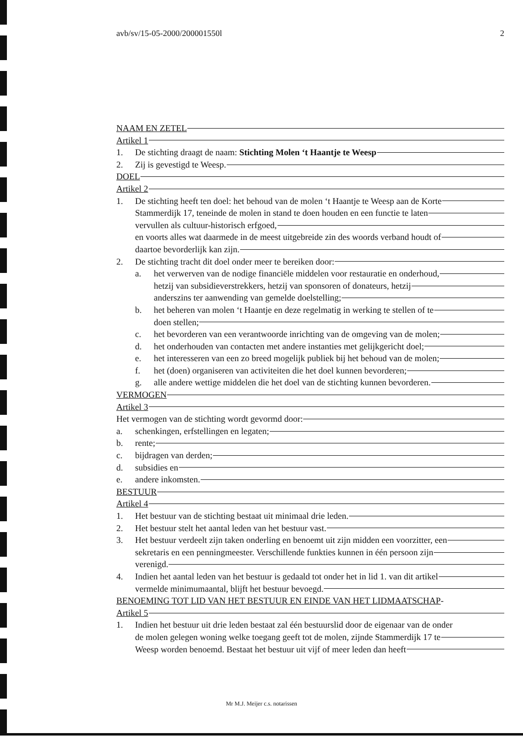avb/sv/15-05-2000/200001550l 2
NAAM EN ZETEL
Artikel 1
1. De stichting draagt de naam: Stichting Molen ‘t Haantje te Weesp
2. Zij is gevestigd te Weesp.
DOEL
Artikel 2
1. De stichting heeft ten doel: het behoud van de molen ‘t Haantje te Weesp aan de Korte
Stammerdijk 17, teneinde de molen in stand te doen houden en een functie te laten
vervullen als cultuur-historisch erfgoed,
en voorts alles wat daarmede in de meest uitgebreide zin des woords verband houdt of
daartoe bevorderlijk kan zijn.
2. De stichting tracht dit doel onder meer te bereiken door:
a. het verwerven van de nodige financiële middelen voor restauratie en onderhoud,
hetzij van subsidieverstrekkers, hetzij van sponsoren of donateurs, hetzij
anderszins ter aanwending van gemelde doelstelling;
b. het beheren van molen ‘t Haantje en deze regelmatig in werking te stellen of te
doen stellen;
c. het bevorderen van een verantwoorde inrichting van de omgeving van de molen;
d. het onderhouden van contacten met andere instanties met gelijkgericht doel;
e. het interesseren van een zo breed mogelijk publiek bij het behoud van de molen;
f. het (doen) organiseren van activiteiten die het doel kunnen bevorderen;
g. alle andere wettige middelen die het doel van de stichting kunnen bevorderen.
VERMOGEN
Artikel 3
Het vermogen van de stichting wordt gevormd door:
a. schenkingen, erfstellingen en legaten;
b. rente;
c. bijdragen van derden;
d. subsidies en
e. andere inkomsten.
BESTUUR
Artikel 4
1. Het bestuur van de stichting bestaat uit minimaal drie leden.
2. Het bestuur stelt het aantal leden van het bestuur vast.
3. Het bestuur verdeelt zijn taken onderling en benoemt uit zijn midden een voorzitter, een
sekretaris en een penningmeester. Verschillende funkties kunnen in één persoon zijn
verenigd.
4. Indien het aantal leden van het bestuur is gedaald tot onder het in lid 1. van dit artikel
vermelde minimumaantal, blijft het bestuur bevoegd.
BENOEMING TOT LID VAN HET BESTUUR EN EINDE VAN HET LIDMAATSCHAP-
Artikel 5
1. Indien het bestuur uit drie leden bestaat zal één bestuurslid door de eigenaar van de onder
de molen gelegen woning welke toegang geeft tot de molen, zijnde Stammerdijk 17 te
Weesp worden benoemd. Bestaat het bestuur uit vijf of meer leden dan heeft
Mr M.J. Meijer c.s. notarissen